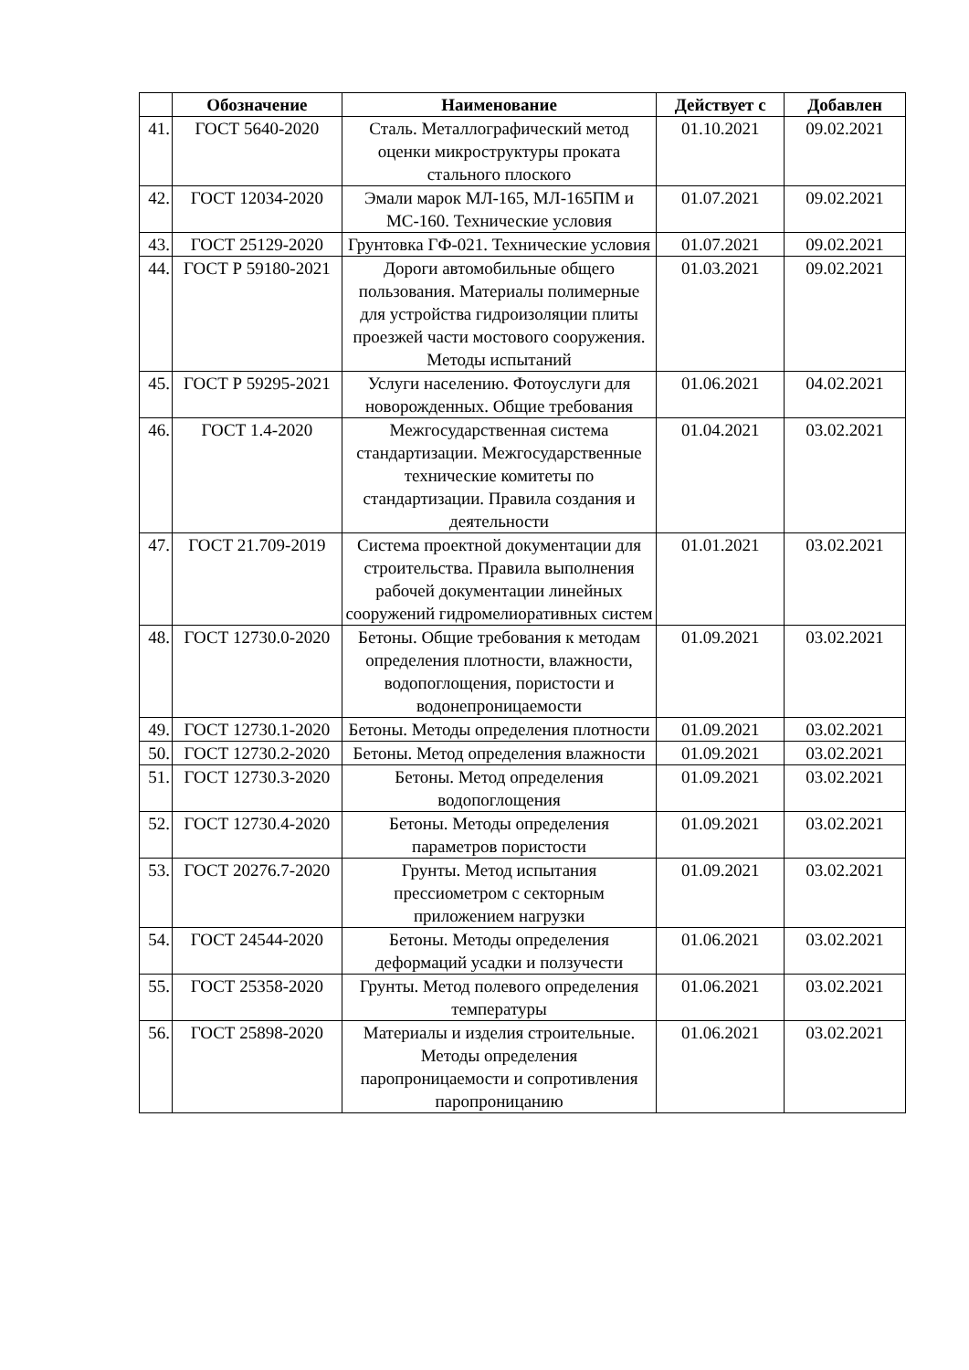| | Обозначение | Наименование | Действует с | Добавлен |
| --- | --- | --- | --- | --- |
| 41. | ГОСТ 5640-2020 | Сталь. Металлографический метод оценки микроструктуры проката стального плоского | 01.10.2021 | 09.02.2021 |
| 42. | ГОСТ 12034-2020 | Эмали марок МЛ-165, МЛ-165ПМ и МС-160. Технические условия | 01.07.2021 | 09.02.2021 |
| 43. | ГОСТ 25129-2020 | Грунтовка ГФ-021. Технические условия | 01.07.2021 | 09.02.2021 |
| 44. | ГОСТ Р 59180-2021 | Дороги автомобильные общего пользования. Материалы полимерные для устройства гидроизоляции плиты проезжей части мостового сооружения. Методы испытаний | 01.03.2021 | 09.02.2021 |
| 45. | ГОСТ Р 59295-2021 | Услуги населению. Фотоуслуги для новорожденных. Общие требования | 01.06.2021 | 04.02.2021 |
| 46. | ГОСТ 1.4-2020 | Межгосударственная система стандартизации. Межгосударственные технические комитеты по стандартизации. Правила создания и деятельности | 01.04.2021 | 03.02.2021 |
| 47. | ГОСТ 21.709-2019 | Система проектной документации для строительства. Правила выполнения рабочей документации линейных сооружений гидромелиоративных систем | 01.01.2021 | 03.02.2021 |
| 48. | ГОСТ 12730.0-2020 | Бетоны. Общие требования к методам определения плотности, влажности, водопоглощения, пористости и водонепроницаемости | 01.09.2021 | 03.02.2021 |
| 49. | ГОСТ 12730.1-2020 | Бетоны. Методы определения плотности | 01.09.2021 | 03.02.2021 |
| 50. | ГОСТ 12730.2-2020 | Бетоны. Метод определения влажности | 01.09.2021 | 03.02.2021 |
| 51. | ГОСТ 12730.3-2020 | Бетоны. Метод определения водопоглощения | 01.09.2021 | 03.02.2021 |
| 52. | ГОСТ 12730.4-2020 | Бетоны. Методы определения параметров пористости | 01.09.2021 | 03.02.2021 |
| 53. | ГОСТ 20276.7-2020 | Грунты. Метод испытания прессиометром с секторным приложением нагрузки | 01.09.2021 | 03.02.2021 |
| 54. | ГОСТ 24544-2020 | Бетоны. Методы определения деформаций усадки и ползучести | 01.06.2021 | 03.02.2021 |
| 55. | ГОСТ 25358-2020 | Грунты. Метод полевого определения температуры | 01.06.2021 | 03.02.2021 |
| 56. | ГОСТ 25898-2020 | Материалы и изделия строительные. Методы определения паропроницаемости и сопротивления паропроницанию | 01.06.2021 | 03.02.2021 |